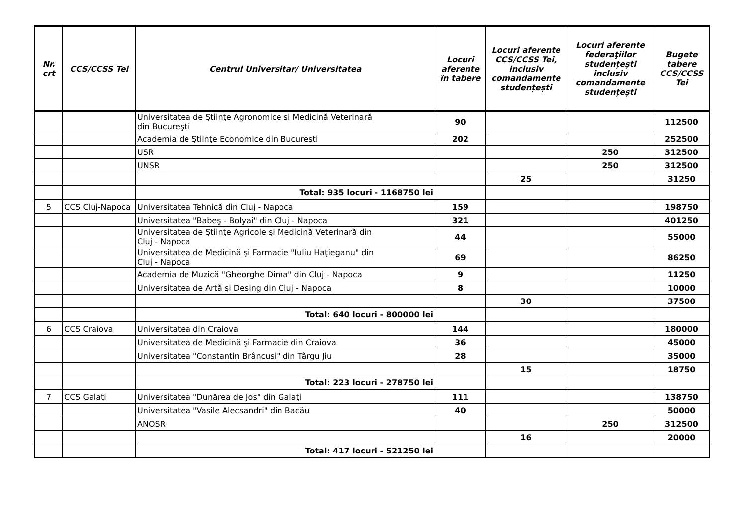| Nr. crt | CCS/CCSS Tei | Centrul Universitar/ Universitatea | Locuri aferente în tabere | Locuri aferente CCS/CCSS Tei, inclusiv comandamente studențești | Locuri aferente federaţiilor studențești inclusiv comandamente studențești | Bugete tabere CCS/CCSS Tei |
| --- | --- | --- | --- | --- | --- | --- |
| | | Universitatea de Ştiinţe Agronomice şi Medicină Veterinară din Bucureşti | 90 | | | 112500 |
| | | Academia de Ştiinţe Economice din Bucureşti | 202 | | | 252500 |
| | | USR | | | 250 | 312500 |
| | | UNSR | | | 250 | 312500 |
| | | | | 25 | | 31250 |
| | | Total: 935 locuri - 1168750 lei | | | | |
| 5 | CCS Cluj-Napoca | Universitatea Tehnică din Cluj - Napoca | 159 | | | 198750 |
| | | Universitatea "Babeş - Bolyai" din Cluj - Napoca | 321 | | | 401250 |
| | | Universitatea de Ştiinţe Agricole şi Medicină Veterinară din Cluj - Napoca | 44 | | | 55000 |
| | | Universitatea de Medicină şi Farmacie "Iuliu Haţieganu" din Cluj - Napoca | 69 | | | 86250 |
| | | Academia de Muzică "Gheorghe Dima" din Cluj - Napoca | 9 | | | 11250 |
| | | Universitatea de Artă şi Desing din Cluj - Napoca | 8 | | | 10000 |
| | | | | 30 | | 37500 |
| | | Total: 640 locuri - 800000 lei | | | | |
| 6 | CCS Craiova | Universitatea din Craiova | 144 | | | 180000 |
| | | Universitatea de Medicină şi Farmacie din Craiova | 36 | | | 45000 |
| | | Universitatea "Constantin Brâncuşi" din Târgu Jiu | 28 | | | 35000 |
| | | | | 15 | | 18750 |
| | | Total: 223 locuri - 278750 lei | | | | |
| 7 | CCS Galaţi | Universitatea "Dunărea de Jos" din Galaţi | 111 | | | 138750 |
| | | Universitatea "Vasile Alecsandri" din Bacău | 40 | | | 50000 |
| | | ANOSR | | | 250 | 312500 |
| | | | | 16 | | 20000 |
| | | Total: 417 locuri - 521250 lei | | | | |